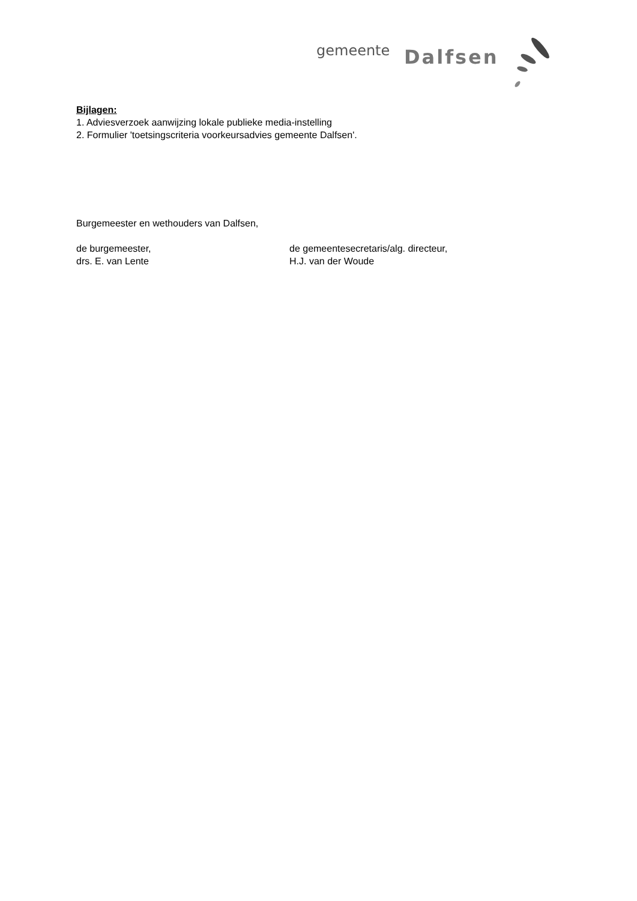gemeente Dalfsen
Bijlagen:
1. Adviesverzoek aanwijzing lokale publieke media-instelling
2. Formulier 'toetsingscriteria voorkeursadvies gemeente Dalfsen'.
Burgemeester en wethouders van Dalfsen,
de burgemeester,
drs. E. van Lente
de gemeentesecretaris/alg. directeur,
H.J. van der Woude